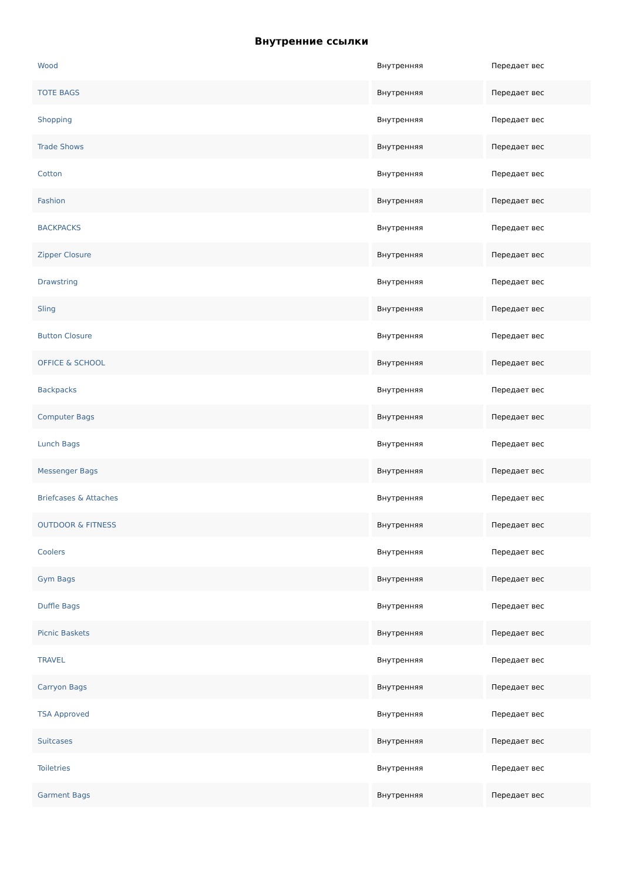Внутренние ссылки
| Wood | Внутренняя | Передает вес |
| TOTE BAGS | Внутренняя | Передает вес |
| Shopping | Внутренняя | Передает вес |
| Trade Shows | Внутренняя | Передает вес |
| Cotton | Внутренняя | Передает вес |
| Fashion | Внутренняя | Передает вес |
| BACKPACKS | Внутренняя | Передает вес |
| Zipper Closure | Внутренняя | Передает вес |
| Drawstring | Внутренняя | Передает вес |
| Sling | Внутренняя | Передает вес |
| Button Closure | Внутренняя | Передает вес |
| OFFICE & SCHOOL | Внутренняя | Передает вес |
| Backpacks | Внутренняя | Передает вес |
| Computer Bags | Внутренняя | Передает вес |
| Lunch Bags | Внутренняя | Передает вес |
| Messenger Bags | Внутренняя | Передает вес |
| Briefcases & Attaches | Внутренняя | Передает вес |
| OUTDOOR & FITNESS | Внутренняя | Передает вес |
| Coolers | Внутренняя | Передает вес |
| Gym Bags | Внутренняя | Передает вес |
| Duffle Bags | Внутренняя | Передает вес |
| Picnic Baskets | Внутренняя | Передает вес |
| TRAVEL | Внутренняя | Передает вес |
| Carryon Bags | Внутренняя | Передает вес |
| TSA Approved | Внутренняя | Передает вес |
| Suitcases | Внутренняя | Передает вес |
| Toiletries | Внутренняя | Передает вес |
| Garment Bags | Внутренняя | Передает вес |